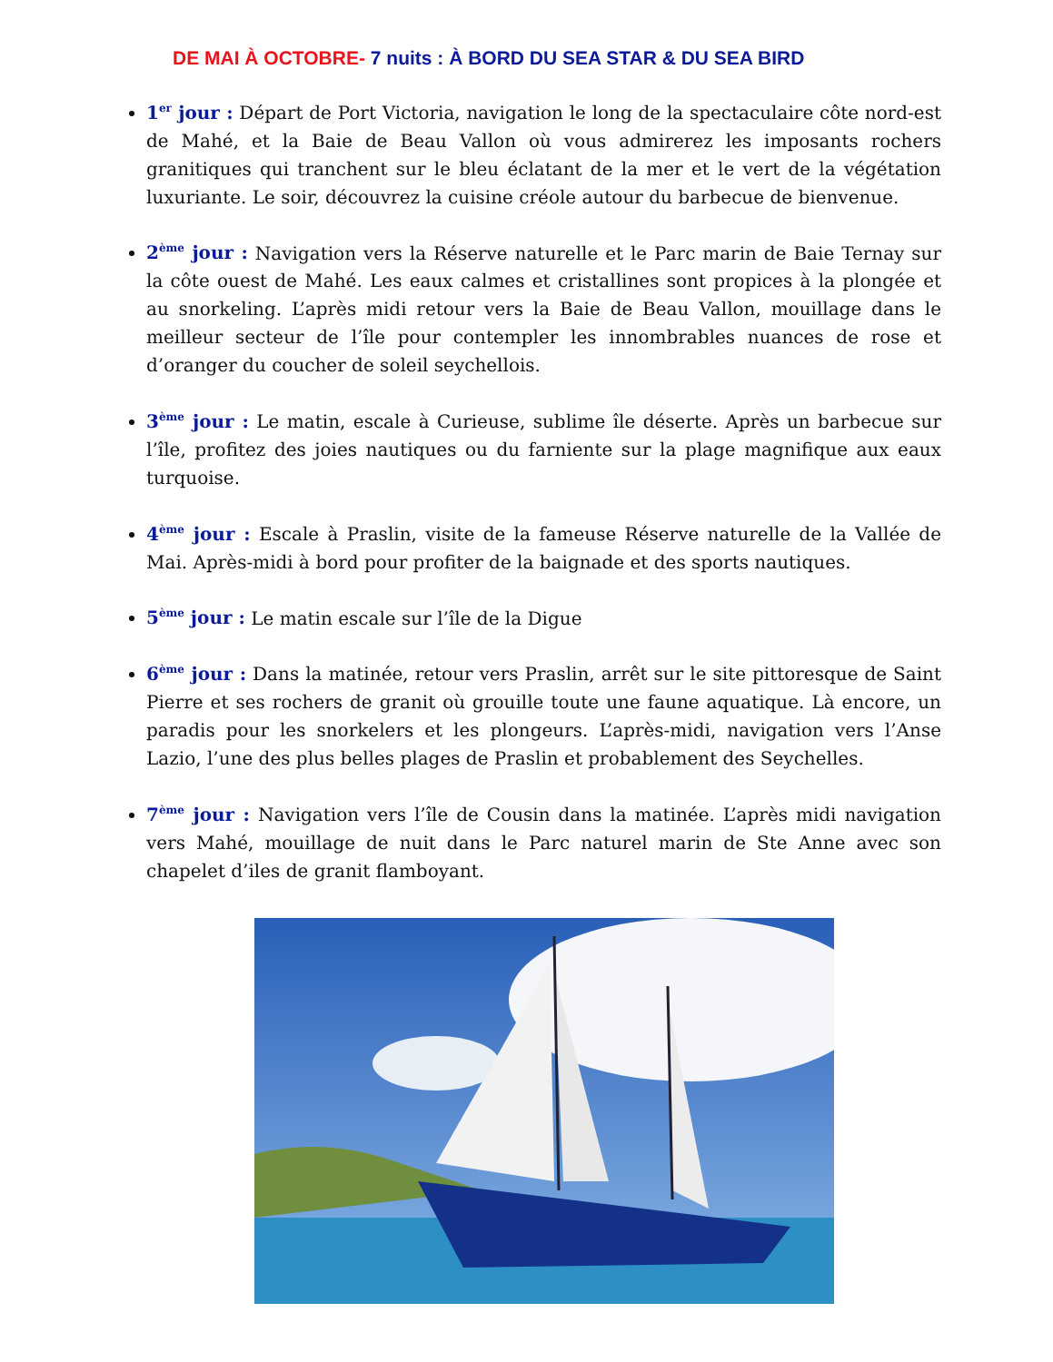DE MAI À OCTOBRE- 7 nuits : À BORD DU SEA STAR & DU SEA BIRD
1<sup>er</sup> jour : Départ de Port Victoria, navigation le long de la spectaculaire côte nord-est de Mahé, et la Baie de Beau Vallon où vous admirerez les imposants rochers granitiques qui tranchent sur le bleu éclatant de la mer et le vert de la végétation luxuriante. Le soir, découvrez la cuisine créole autour du barbecue de bienvenue.
2<sup>ème</sup> jour : Navigation vers la Réserve naturelle et le Parc marin de Baie Ternay sur la côte ouest de Mahé. Les eaux calmes et cristallines sont propices à la plongée et au snorkeling. L’après midi retour vers la Baie de Beau Vallon, mouillage dans le meilleur secteur de l’île pour contempler les innombrables nuances de rose et d’oranger du coucher de soleil seychellois.
3<sup>ème</sup> jour : Le matin, escale à Curieuse, sublime île déserte. Après un barbecue sur l’île, profitez des joies nautiques ou du farniente sur la plage magnifique aux eaux turquoise.
4<sup>ème</sup> jour : Escale à Praslin, visite de la fameuse Réserve naturelle de la Vallée de Mai. Après-midi à bord pour profiter de la baignade et des sports nautiques.
5<sup>ème</sup> jour : Le matin escale sur l’île de la Digue
6<sup>ème</sup> jour : Dans la matinée, retour vers Praslin, arrêt sur le site pittoresque de Saint Pierre et ses rochers de granit où grouille toute une faune aquatique. Là encore, un paradis pour les snorkelers et les plongeurs. L’après-midi, navigation vers l’Anse Lazio, l’une des plus belles plages de Praslin et probablement des Seychelles.
7<sup>ème</sup> jour : Navigation vers l’île de Cousin dans la matinée. L’après midi navigation vers Mahé, mouillage de nuit dans le Parc naturel marin de Ste Anne avec son chapelet d’iles de granit flamboyant.